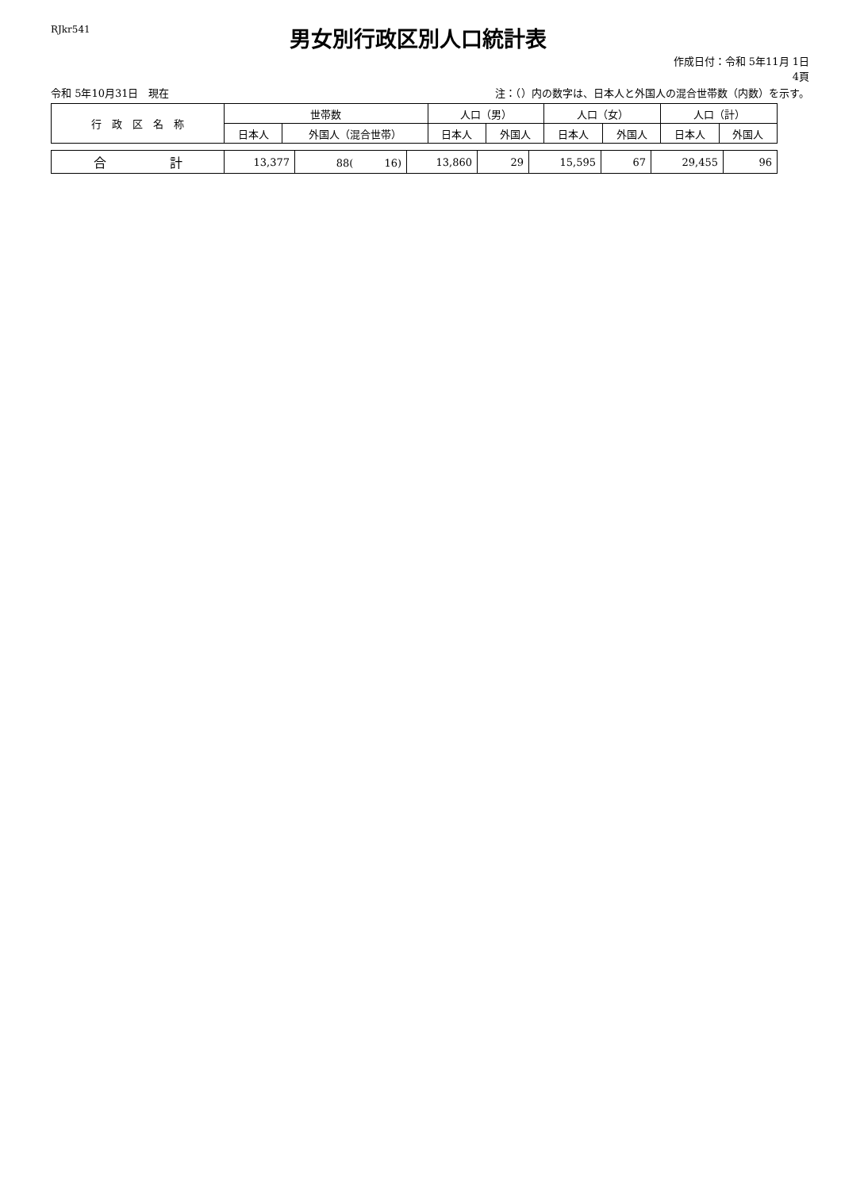RJkr541
男女別行政区別人口統計表
作成日付：令和 5年11月 1日
4頁
令和 5年10月31日　現在 注：（）内の数字は、日本人と外国人の混合世帯数（内数）を示す。
| 行 政 区 名 称 | 世帯数 | | 人口（男） | | 人口（女） | | 人口（計） | |
| --- | --- | --- | --- | --- | --- | --- | --- | --- |
| | 日本人 | 外国人（混合世帯） | 日本人 | 外国人 | 日本人 | 外国人 | 日本人 | 外国人 |
| 合 計 | 13,377 | 88( 16) | 13,860 | 29 | 15,595 | 67 | 29,455 | 96 |